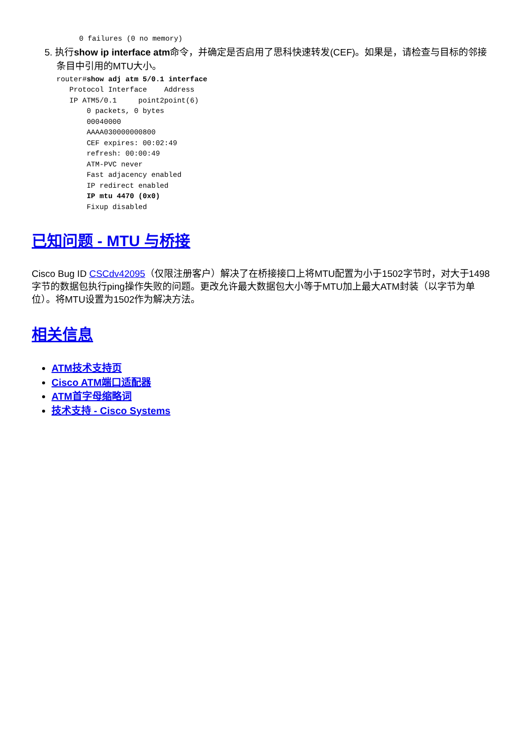0 failures (0 no memory)
5. 执行show ip interface atm命令，并确定是否启用了思科快速转发(CEF)。如果是，请检查与目标的邻接条目中引用的MTU大小。
router#show adj atm 5/0.1 interface
   Protocol Interface    Address
   IP ATM5/0.1     point2point(6)
       0 packets, 0 bytes
       00040000
       AAAA030000000800
       CEF expires: 00:02:49
       refresh: 00:00:49
       ATM-PVC never
       Fast adjacency enabled
       IP redirect enabled
       IP mtu 4470 (0x0)
       Fixup disabled
已知问题 - MTU 与桥接
Cisco Bug ID CSCdv42095（仅限注册客户）解决了在桥接接口上将MTU配置为小于1502字节时，对大于1498字节的数据包执行ping操作失败的问题。更改允许最大数据包大小等于MTU加上最大ATM封装（以字节为单位）。将MTU设置为1502作为解决方法。
相关信息
ATM技术支持页
Cisco ATM端口适配器
ATM首字母缩略词
技术支持 - Cisco Systems